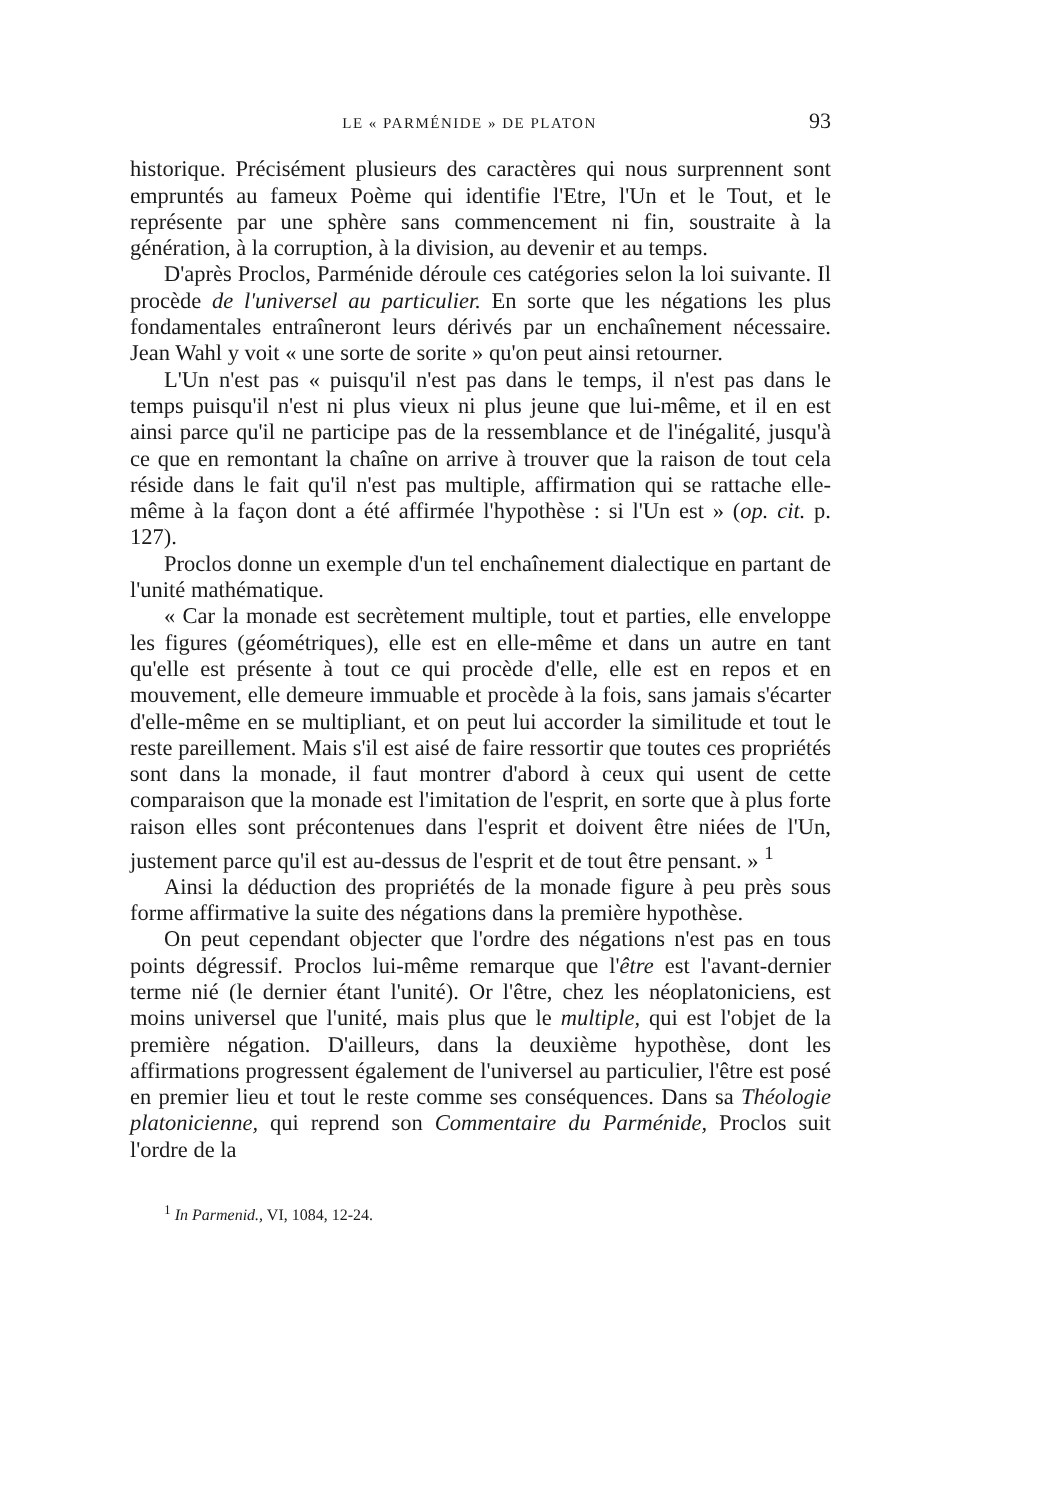LE « PARMÉNIDE » DE PLATON 93
historique. Précisément plusieurs des caractères qui nous surprennent sont empruntés au fameux Poème qui identifie l'Etre, l'Un et le Tout, et le représente par une sphère sans commencement ni fin, soustraite à la génération, à la corruption, à la division, au devenir et au temps.
D'après Proclos, Parménide déroule ces catégories selon la loi suivante. Il procède de l'universel au particulier. En sorte que les négations les plus fondamentales entraîneront leurs dérivés par un enchaînement nécessaire. Jean Wahl y voit « une sorte de sorite » qu'on peut ainsi retourner.
L'Un n'est pas « puisqu'il n'est pas dans le temps, il n'est pas dans le temps puisqu'il n'est ni plus vieux ni plus jeune que lui-même, et il en est ainsi parce qu'il ne participe pas de la ressemblance et de l'inégalité, jusqu'à ce que en remontant la chaîne on arrive à trouver que la raison de tout cela réside dans le fait qu'il n'est pas multiple, affirmation qui se rattache elle-même à la façon dont a été affirmée l'hypothèse : si l'Un est » (op. cit. p. 127).
Proclos donne un exemple d'un tel enchaînement dialectique en partant de l'unité mathématique.
« Car la monade est secrètement multiple, tout et parties, elle enveloppe les figures (géométriques), elle est en elle-même et dans un autre en tant qu'elle est présente à tout ce qui procède d'elle, elle est en repos et en mouvement, elle demeure immuable et procède à la fois, sans jamais s'écarter d'elle-même en se multipliant, et on peut lui accorder la similitude et tout le reste pareillement. Mais s'il est aisé de faire ressortir que toutes ces propriétés sont dans la monade, il faut montrer d'abord à ceux qui usent de cette comparaison que la monade est l'imitation de l'esprit, en sorte que à plus forte raison elles sont précontenues dans l'esprit et doivent être niées de l'Un, justement parce qu'il est au-dessus de l'esprit et de tout être pensant. » <sup>1</sup>
Ainsi la déduction des propriétés de la monade figure à peu près sous forme affirmative la suite des négations dans la première hypothèse.
On peut cependant objecter que l'ordre des négations n'est pas en tous points dégressif. Proclos lui-même remarque que l'être est l'avant-dernier terme nié (le dernier étant l'unité). Or l'être, chez les néoplatoniciens, est moins universel que l'unité, mais plus que le multiple, qui est l'objet de la première négation. D'ailleurs, dans la deuxième hypothèse, dont les affirmations progressent également de l'universel au particulier, l'être est posé en premier lieu et tout le reste comme ses conséquences. Dans sa Théologie platonicienne, qui reprend son Commentaire du Parménide, Proclos suit l'ordre de la
<sup>1</sup> In Parmenid., VI, 1084, 12-24.